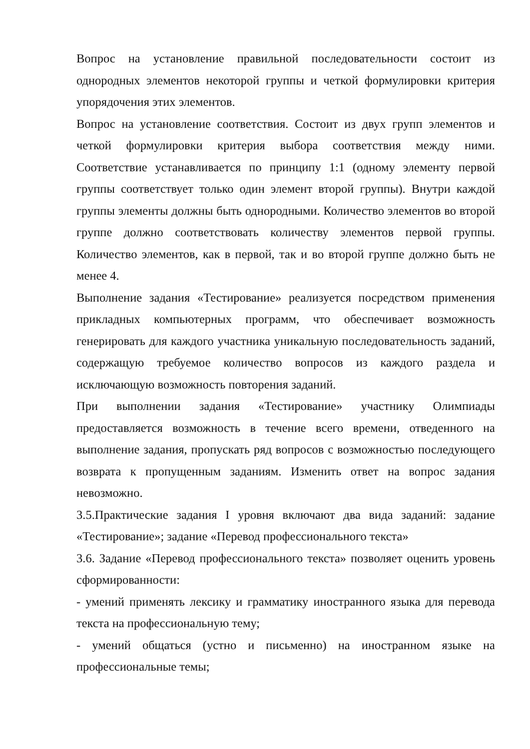Вопрос на установление правильной последовательности состоит из однородных элементов некоторой группы и четкой формулировки критерия упорядочения этих элементов.
Вопрос на установление соответствия. Состоит из двух групп элементов и четкой формулировки критерия выбора соответствия между ними. Соответствие устанавливается по принципу 1:1 (одному элементу первой группы соответствует только один элемент второй группы). Внутри каждой группы элементы должны быть однородными. Количество элементов во второй группе должно соответствовать количеству элементов первой группы. Количество элементов, как в первой, так и во второй группе должно быть не менее 4.
Выполнение задания «Тестирование» реализуется посредством применения прикладных компьютерных программ, что обеспечивает возможность генерировать для каждого участника уникальную последовательность заданий, содержащую требуемое количество вопросов из каждого раздела и исключающую возможность повторения заданий.
При выполнении задания «Тестирование» участнику Олимпиады предоставляется возможность в течение всего времени, отведенного на выполнение задания, пропускать ряд вопросов с возможностью последующего возврата к пропущенным заданиям. Изменить ответ на вопрос задания невозможно.
3.5.Практические задания I уровня включают два вида заданий: задание «Тестирование»; задание «Перевод профессионального текста»
3.6. Задание «Перевод профессионального текста» позволяет оценить уровень сформированности:
- умений применять лексику и грамматику иностранного языка для перевода текста на профессиональную тему;
- умений общаться (устно и письменно) на иностранном языке на профессиональные темы;